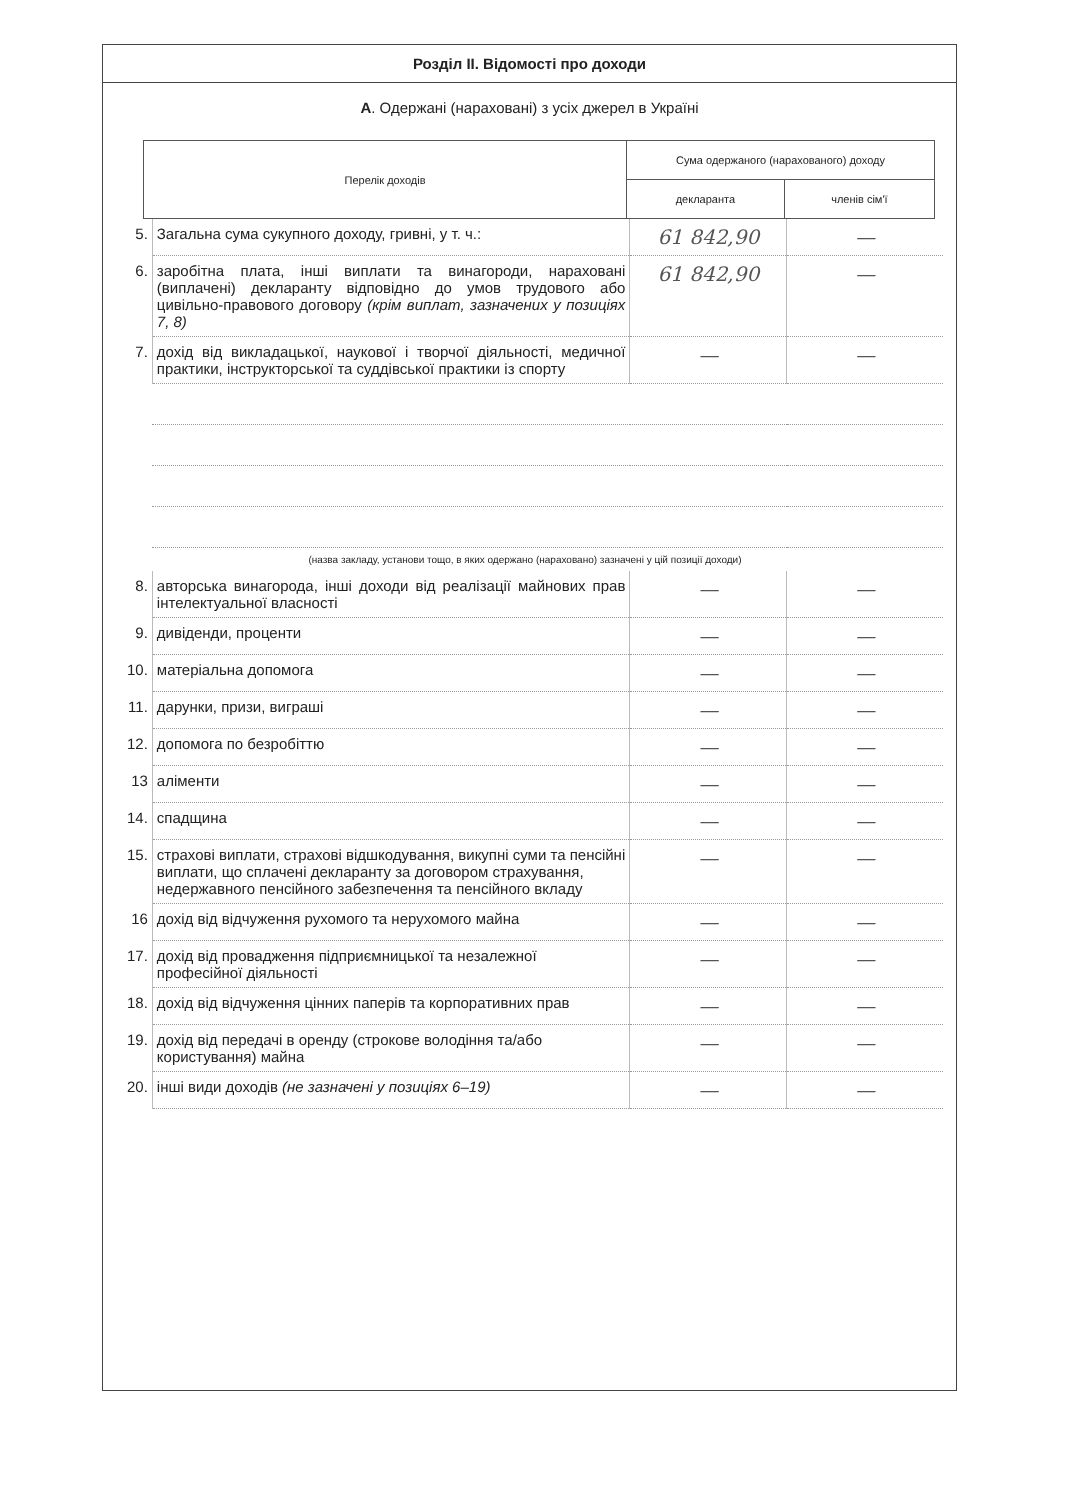Розділ II. Відомості про доходи
А. Одержані (нараховані) з усіх джерел в Україні
| Перелік доходів | Сума одержаного (нарахованого) доходу | |
| | декларанта | членів сім'ї |
| 5. | Загальна сума сукупного доходу, гривні, у т. ч.: | 61 842,90 | — |
| 6. | заробітна плата, інші виплати та винагороди, нараховані (виплачені) декларанту відповідно до умов трудового або цивільно-правового договору (крім виплат, зазначених у позиціях 7, 8) | 61 842,90 | — |
| 7. | дохід від викладацької, наукової і творчої діяльності, медичної практики, інструкторської та суддівської практики із спорту | — | — |
| (назва закладу, установи тощо, в яких одержано (нараховано) зазначені у цій позиції доходи) | | | |
| 8. | авторська винагорода, інші доходи від реалізації майнових прав інтелектуальної власності | — | — |
| 9. | дивіденди, проценти | — | — |
| 10. | матеріальна допомога | — | — |
| 11. | дарунки, призи, виграші | — | — |
| 12. | допомога по безробіттю | — | — |
| 13 | аліменти | — | — |
| 14. | спадщина | — | — |
| 15. | страхові виплати, страхові відшкодування, викупні суми та пенсійні виплати, що сплачені декларанту за договором страхування, недержавного пенсійного забезпечення та пенсійного вкладу | — | — |
| 16 | дохід від відчуження рухомого та нерухомого майна | — | — |
| 17. | дохід від провадження підприємницької та незалежної професійної діяльності | — | — |
| 18. | дохід від відчуження цінних паперів та корпоративних прав | — | — |
| 19. | дохід від передачі в оренду (строкове володіння та/або користування) майна | — | — |
| 20. | інші види доходів (не зазначені у позиціях 6–19) | — | — |